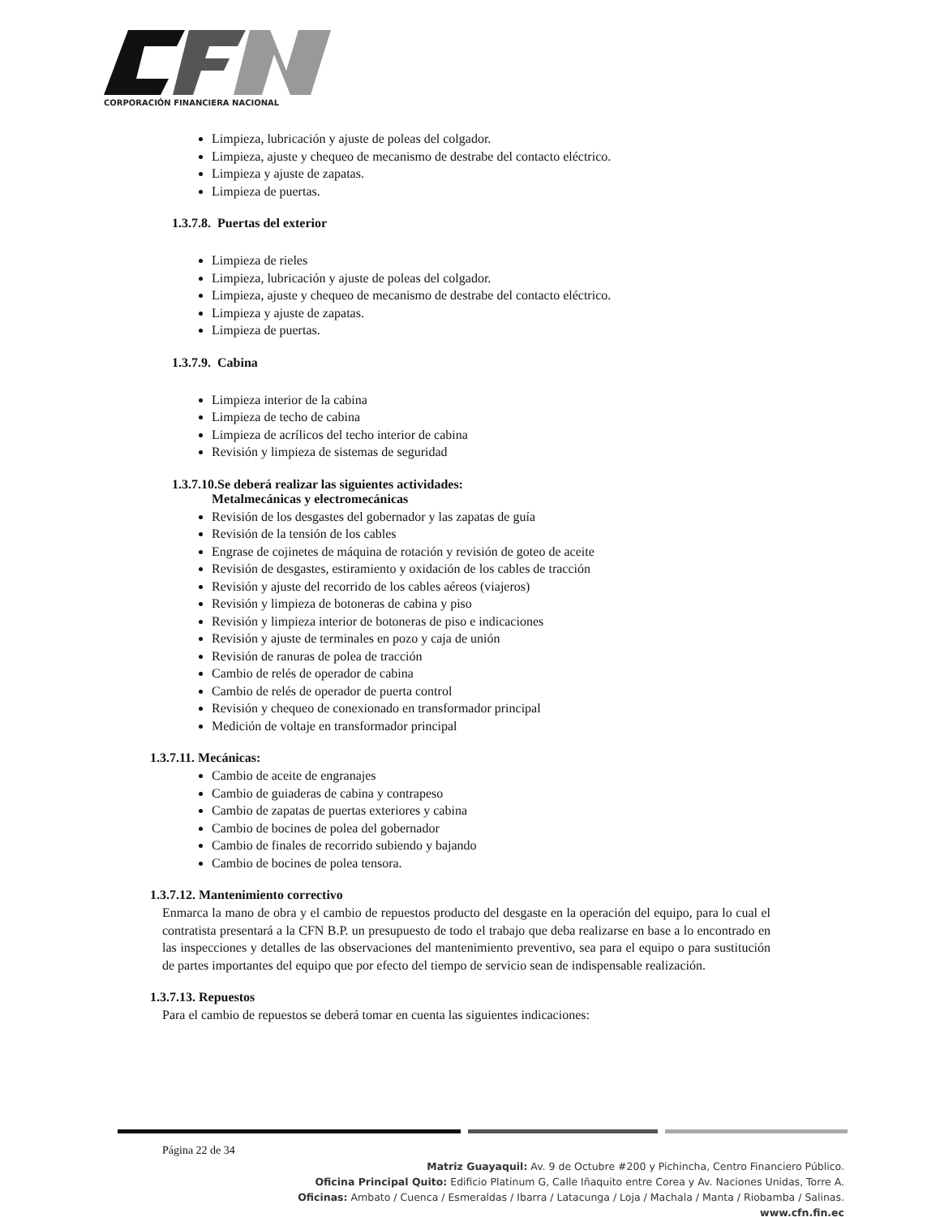CORPORACIÓN FINANCIERA NACIONAL
Limpieza, lubricación y ajuste de poleas del colgador.
Limpieza, ajuste y chequeo de mecanismo de destrabe del contacto eléctrico.
Limpieza y ajuste de zapatas.
Limpieza de puertas.
1.3.7.8. Puertas del exterior
Limpieza de rieles
Limpieza, lubricación y ajuste de poleas del colgador.
Limpieza, ajuste y chequeo de mecanismo de destrabe del contacto eléctrico.
Limpieza y ajuste de zapatas.
Limpieza de puertas.
1.3.7.9. Cabina
Limpieza interior de la cabina
Limpieza de techo de cabina
Limpieza de acrílicos del techo interior de cabina
Revisión y limpieza de sistemas de seguridad
1.3.7.10.Se deberá realizar las siguientes actividades:
Metalmecánicas y electromecánicas
Revisión de los desgastes del gobernador y las zapatas de guía
Revisión de la tensión de los cables
Engrase de cojinetes de máquina de rotación y revisión de goteo de aceite
Revisión de desgastes, estiramiento y oxidación de los cables de tracción
Revisión y ajuste del recorrido de los cables aéreos (viajeros)
Revisión y limpieza de botoneras de cabina y piso
Revisión y limpieza interior de botoneras de piso e indicaciones
Revisión y ajuste de terminales en pozo y caja de unión
Revisión de ranuras de polea de tracción
Cambio de relés de operador de cabina
Cambio de relés de operador de puerta control
Revisión y chequeo de conexionado en transformador principal
Medición de voltaje en transformador principal
1.3.7.11. Mecánicas:
Cambio de aceite de engranajes
Cambio de guiaderas de cabina y contrapeso
Cambio de zapatas de puertas exteriores y cabina
Cambio de bocines de polea del gobernador
Cambio de finales de recorrido subiendo y bajando
Cambio de bocines de polea tensora.
1.3.7.12. Mantenimiento correctivo
Enmarca la mano de obra y el cambio de repuestos producto del desgaste en la operación del equipo, para lo cual el contratista presentará a la CFN B.P. un presupuesto de todo el trabajo que deba realizarse en base a lo encontrado en las inspecciones y detalles de las observaciones del mantenimiento preventivo, sea para el equipo o para sustitución de partes importantes del equipo que por efecto del tiempo de servicio sean de indispensable realización.
1.3.7.13. Repuestos
Para el cambio de repuestos se deberá tomar en cuenta las siguientes indicaciones:
Página 22 de 34
Matriz Guayaquil: Av. 9 de Octubre #200 y Pichincha, Centro Financiero Público.
Oficina Principal Quito: Edificio Platinum G, Calle Iñaquito entre Corea y Av. Naciones Unidas, Torre A.
Oficinas: Ambato / Cuenca / Esmeraldas / Ibarra / Latacunga / Loja / Machala / Manta / Riobamba / Salinas.
www.cfn.fin.ec